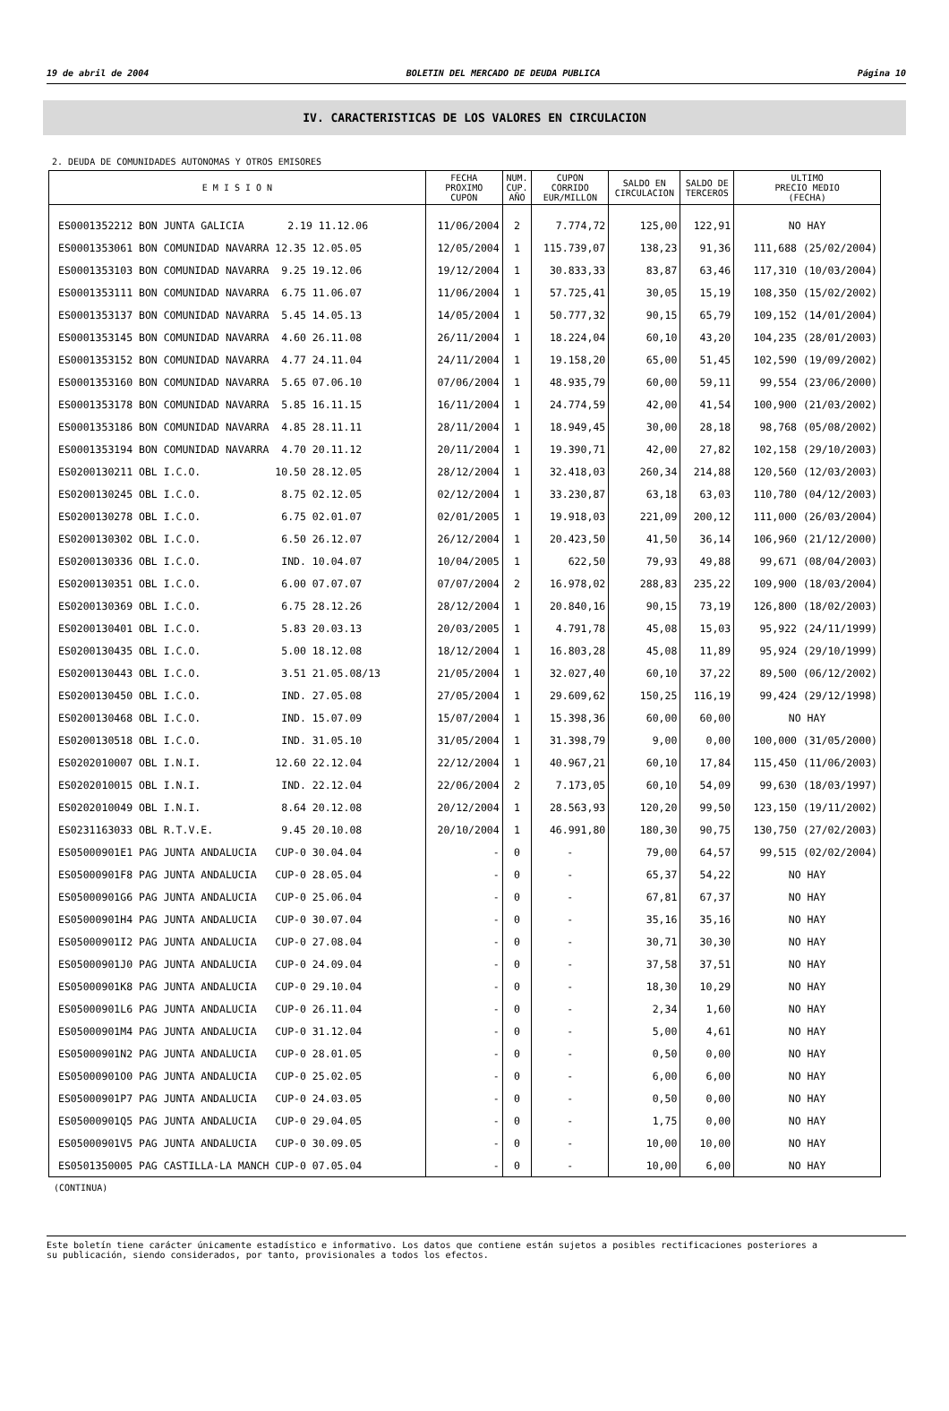19 de abril de 2004 BOLETIN DEL MERCADO DE DEUDA PUBLICA Página 10
IV. CARACTERISTICAS DE LOS VALORES EN CIRCULACION
2. DEUDA DE COMUNIDADES AUTONOMAS Y OTROS EMISORES
| E M I S I O N | FECHA PROXIMO CUPON | NUM. CUP. AÑO | CUPON CORRIDO EUR/MILLON | SALDO EN CIRCULACION | SALDO DE TERCEROS | ULTIMO PRECIO MEDIO (FECHA) |
| --- | --- | --- | --- | --- | --- | --- |
| ES0001352212 BON JUNTA GALICIA 2.19 11.12.06 | 11/06/2004 | 2 | 7.774,72 | 125,00 | 122,91 | NO HAY |
| ES0001353061 BON COMUNIDAD NAVARRA 12.35 12.05.05 | 12/05/2004 | 1 | 115.739,07 | 138,23 | 91,36 | 111,688 (25/02/2004) |
| ES0001353103 BON COMUNIDAD NAVARRA 9.25 19.12.06 | 19/12/2004 | 1 | 30.833,33 | 83,87 | 63,46 | 117,310 (10/03/2004) |
| ES0001353111 BON COMUNIDAD NAVARRA 6.75 11.06.07 | 11/06/2004 | 1 | 57.725,41 | 30,05 | 15,19 | 108,350 (15/02/2002) |
| ES0001353137 BON COMUNIDAD NAVARRA 5.45 14.05.13 | 14/05/2004 | 1 | 50.777,32 | 90,15 | 65,79 | 109,152 (14/01/2004) |
| ES0001353145 BON COMUNIDAD NAVARRA 4.60 26.11.08 | 26/11/2004 | 1 | 18.224,04 | 60,10 | 43,20 | 104,235 (28/01/2003) |
| ES0001353152 BON COMUNIDAD NAVARRA 4.77 24.11.04 | 24/11/2004 | 1 | 19.158,20 | 65,00 | 51,45 | 102,590 (19/09/2002) |
| ES0001353160 BON COMUNIDAD NAVARRA 5.65 07.06.10 | 07/06/2004 | 1 | 48.935,79 | 60,00 | 59,11 | 99,554 (23/06/2000) |
| ES0001353178 BON COMUNIDAD NAVARRA 5.85 16.11.15 | 16/11/2004 | 1 | 24.774,59 | 42,00 | 41,54 | 100,900 (21/03/2002) |
| ES0001353186 BON COMUNIDAD NAVARRA 4.85 28.11.11 | 28/11/2004 | 1 | 18.949,45 | 30,00 | 28,18 | 98,768 (05/08/2002) |
| ES0001353194 BON COMUNIDAD NAVARRA 4.70 20.11.12 | 20/11/2004 | 1 | 19.390,71 | 42,00 | 27,82 | 102,158 (29/10/2003) |
| ES0200130211 OBL I.C.O. 10.50 28.12.05 | 28/12/2004 | 1 | 32.418,03 | 260,34 | 214,88 | 120,560 (12/03/2003) |
| ES0200130245 OBL I.C.O. 8.75 02.12.05 | 02/12/2004 | 1 | 33.230,87 | 63,18 | 63,03 | 110,780 (04/12/2003) |
| ES0200130278 OBL I.C.O. 6.75 02.01.07 | 02/01/2005 | 1 | 19.918,03 | 221,09 | 200,12 | 111,000 (26/03/2004) |
| ES0200130302 OBL I.C.O. 6.50 26.12.07 | 26/12/2004 | 1 | 20.423,50 | 41,50 | 36,14 | 106,960 (21/12/2000) |
| ES0200130336 OBL I.C.O. IND. 10.04.07 | 10/04/2005 | 1 | 622,50 | 79,93 | 49,88 | 99,671 (08/04/2003) |
| ES0200130351 OBL I.C.O. 6.00 07.07.07 | 07/07/2004 | 2 | 16.978,02 | 288,83 | 235,22 | 109,900 (18/03/2004) |
| ES0200130369 OBL I.C.O. 6.75 28.12.26 | 28/12/2004 | 1 | 20.840,16 | 90,15 | 73,19 | 126,800 (18/02/2003) |
| ES0200130401 OBL I.C.O. 5.83 20.03.13 | 20/03/2005 | 1 | 4.791,78 | 45,08 | 15,03 | 95,922 (24/11/1999) |
| ES0200130435 OBL I.C.O. 5.00 18.12.08 | 18/12/2004 | 1 | 16.803,28 | 45,08 | 11,89 | 95,924 (29/10/1999) |
| ES0200130443 OBL I.C.O. 3.51 21.05.08/13 | 21/05/2004 | 1 | 32.027,40 | 60,10 | 37,22 | 89,500 (06/12/2002) |
| ES0200130450 OBL I.C.O. IND. 27.05.08 | 27/05/2004 | 1 | 29.609,62 | 150,25 | 116,19 | 99,424 (29/12/1998) |
| ES0200130468 OBL I.C.O. IND. 15.07.09 | 15/07/2004 | 1 | 15.398,36 | 60,00 | 60,00 | NO HAY |
| ES0200130518 OBL I.C.O. IND. 31.05.10 | 31/05/2004 | 1 | 31.398,79 | 9,00 | 0,00 | 100,000 (31/05/2000) |
| ES0202010007 OBL I.N.I. 12.60 22.12.04 | 22/12/2004 | 1 | 40.967,21 | 60,10 | 17,84 | 115,450 (11/06/2003) |
| ES0202010015 OBL I.N.I. IND. 22.12.04 | 22/06/2004 | 2 | 7.173,05 | 60,10 | 54,09 | 99,630 (18/03/1997) |
| ES0202010049 OBL I.N.I. 8.64 20.12.08 | 20/12/2004 | 1 | 28.563,93 | 120,20 | 99,50 | 123,150 (19/11/2002) |
| ES0231163033 OBL R.T.V.E. 9.45 20.10.08 | 20/10/2004 | 1 | 46.991,80 | 180,30 | 90,75 | 130,750 (27/02/2003) |
| ES05000901E1 PAG JUNTA ANDALUCIA CUP-0 30.04.04 | - | 0 | - | 79,00 | 64,57 | 99,515 (02/02/2004) |
| ES05000901F8 PAG JUNTA ANDALUCIA CUP-0 28.05.04 | - | 0 | - | 65,37 | 54,22 | NO HAY |
| ES05000901G6 PAG JUNTA ANDALUCIA CUP-0 25.06.04 | - | 0 | - | 67,81 | 67,37 | NO HAY |
| ES05000901H4 PAG JUNTA ANDALUCIA CUP-0 30.07.04 | - | 0 | - | 35,16 | 35,16 | NO HAY |
| ES05000901I2 PAG JUNTA ANDALUCIA CUP-0 27.08.04 | - | 0 | - | 30,71 | 30,30 | NO HAY |
| ES05000901J0 PAG JUNTA ANDALUCIA CUP-0 24.09.04 | - | 0 | - | 37,58 | 37,51 | NO HAY |
| ES05000901K8 PAG JUNTA ANDALUCIA CUP-0 29.10.04 | - | 0 | - | 18,30 | 10,29 | NO HAY |
| ES05000901L6 PAG JUNTA ANDALUCIA CUP-0 26.11.04 | - | 0 | - | 2,34 | 1,60 | NO HAY |
| ES05000901M4 PAG JUNTA ANDALUCIA CUP-0 31.12.04 | - | 0 | - | 5,00 | 4,61 | NO HAY |
| ES05000901N2 PAG JUNTA ANDALUCIA CUP-0 28.01.05 | - | 0 | - | 0,50 | 0,00 | NO HAY |
| ES05000901O0 PAG JUNTA ANDALUCIA CUP-0 25.02.05 | - | 0 | - | 6,00 | 6,00 | NO HAY |
| ES05000901P7 PAG JUNTA ANDALUCIA CUP-0 24.03.05 | - | 0 | - | 0,50 | 0,00 | NO HAY |
| ES05000901Q5 PAG JUNTA ANDALUCIA CUP-0 29.04.05 | - | 0 | - | 1,75 | 0,00 | NO HAY |
| ES05000901V5 PAG JUNTA ANDALUCIA CUP-0 30.09.05 | - | 0 | - | 10,00 | 10,00 | NO HAY |
| ES0501350005 PAG CASTILLA-LA MANCH CUP-0 07.05.04 | - | 0 | - | 10,00 | 6,00 | NO HAY |
(CONTINUA)
Este boletín tiene carácter únicamente estadístico e informativo. Los datos que contiene están sujetos a posibles rectificaciones posteriores a
su publicación, siendo considerados, por tanto, provisionales a todos los efectos.